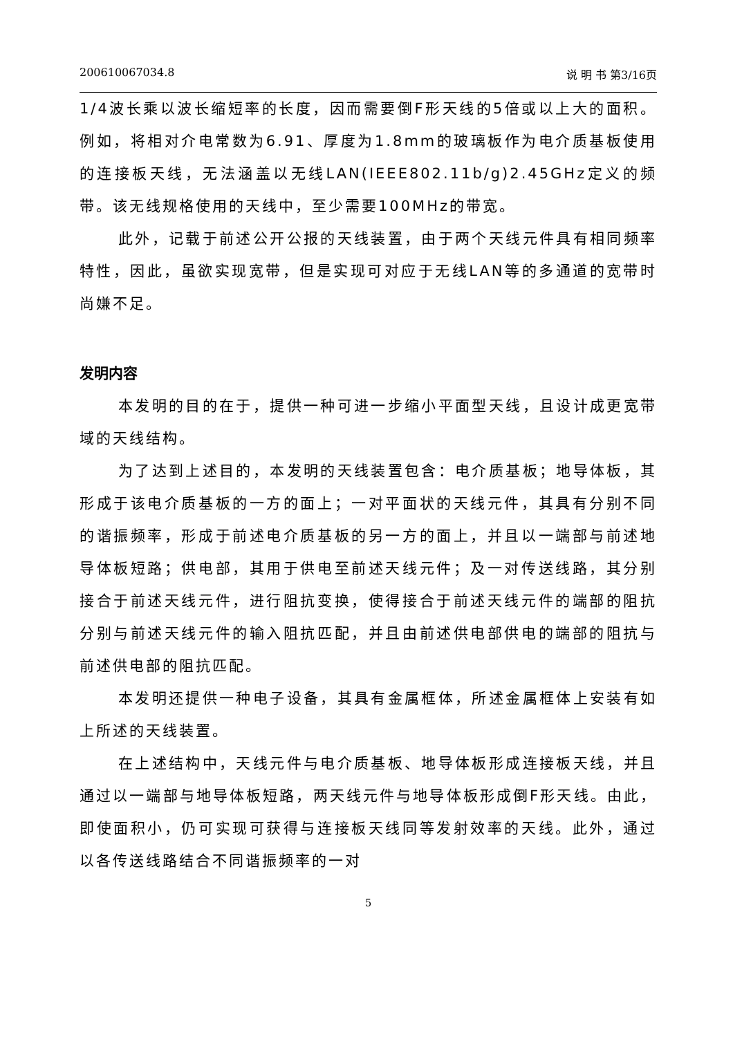200610067034.8 说 明 书 第3/16页
1/4波长乘以波长缩短率的长度，因而需要倒F形天线的5倍或以上大的面积。例如，将相对介电常数为6.91、厚度为1.8mm的玻璃板作为电介质基板使用的连接板天线，无法涵盖以无线LAN(IEEE802.11b/g)2.45GHz定义的频带。该无线规格使用的天线中，至少需要100MHz的带宽。
此外，记载于前述公开公报的天线装置，由于两个天线元件具有相同频率特性，因此，虽欲实现宽带，但是实现可对应于无线LAN等的多通道的宽带时尚嫌不足。
发明内容
本发明的目的在于，提供一种可进一步缩小平面型天线，且设计成更宽带域的天线结构。
为了达到上述目的，本发明的天线装置包含：电介质基板；地导体板，其形成于该电介质基板的一方的面上；一对平面状的天线元件，其具有分别不同的谐振频率，形成于前述电介质基板的另一方的面上，并且以一端部与前述地导体板短路；供电部，其用于供电至前述天线元件；及一对传送线路，其分别接合于前述天线元件，进行阻抗变换，使得接合于前述天线元件的端部的阻抗分别与前述天线元件的输入阻抗匹配，并且由前述供电部供电的端部的阻抗与前述供电部的阻抗匹配。
本发明还提供一种电子设备，其具有金属框体，所述金属框体上安装有如上所述的天线装置。
在上述结构中，天线元件与电介质基板、地导体板形成连接板天线，并且通过以一端部与地导体板短路，两天线元件与地导体板形成倒F形天线。由此，即使面积小，仍可实现可获得与连接板天线同等发射效率的天线。此外，通过以各传送线路结合不同谐振频率的一对
5